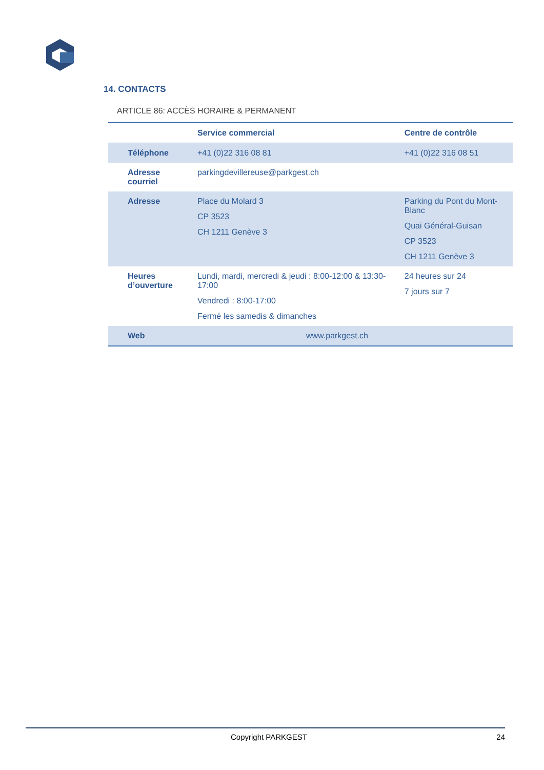14. CONTACTS
ARTICLE 86: ACCÈS HORAIRE & PERMANENT
| | Service commercial | Centre de contrôle |
| --- | --- | --- |
| Téléphone | +41 (0)22 316 08 81 | +41 (0)22 316 08 51 |
| Adresse courriel | parkingdevillereuse@parkgest.ch | |
| Adresse | Place du Molard 3 CP 3523 CH 1211 Genève 3 | Parking du Pont du Mont-Blanc Quai Général-Guisan CP 3523 CH 1211 Genève 3 |
| Heures d’ouverture | Lundi, mardi, mercredi & jeudi : 8:00-12:00 & 13:30-17:00 Vendredi : 8:00-17:00 Fermé les samedis & dimanches | 24 heures sur 24 7 jours sur 7 |
| Web | www.parkgest.ch | |
Copyright PARKGEST 24